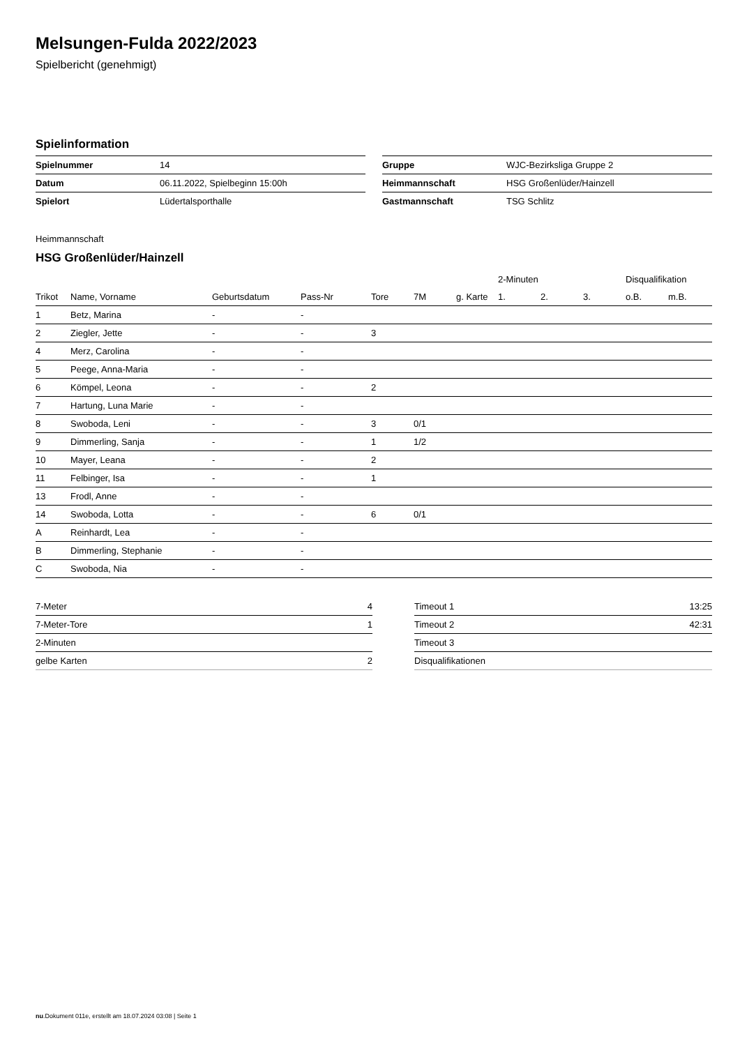Melsungen-Fulda 2022/2023
Spielbericht (genehmigt)
Spielinformation
| Spielnummer | 14 |
| Datum | 06.11.2022, Spielbeginn 15:00h |
| Spielort | Lüdertalsporthalle |
| Gruppe | WJC-Bezirksliga Gruppe 2 |
| Heimmannschaft | HSG Großenlüder/Hainzell |
| Gastmannschaft | TSG Schlitz |
Heimmannschaft
HSG Großenlüder/Hainzell
| | | | | | | | 2-Minuten | | | Disqualifikation | |
| --- | --- | --- | --- | --- | --- | --- | --- | --- | --- | --- | --- |
| Trikot | Name, Vorname | Geburtsdatum | Pass-Nr | Tore | 7M | g. Karte | 1. | 2. | 3. | o.B. | m.B. |
| 1 | Betz, Marina | - | - | | | | | | | | |
| 2 | Ziegler, Jette | - | - | 3 | | | | | | | |
| 4 | Merz, Carolina | - | - | | | | | | | | |
| 5 | Peege, Anna-Maria | - | - | | | | | | | | |
| 6 | Kömpel, Leona | - | - | 2 | | | | | | | |
| 7 | Hartung, Luna Marie | - | - | | | | | | | | |
| 8 | Swoboda, Leni | - | - | 3 | 0/1 | | | | | | |
| 9 | Dimmerling, Sanja | - | - | 1 | 1/2 | | | | | | |
| 10 | Mayer, Leana | - | - | 2 | | | | | | | |
| 11 | Felbinger, Isa | - | - | 1 | | | | | | | |
| 13 | Frodl, Anne | - | - | | | | | | | | |
| 14 | Swoboda, Lotta | - | - | 6 | 0/1 | | | | | | |
| A | Reinhardt, Lea | - | - | | | | | | | | |
| B | Dimmerling, Stephanie | - | - | | | | | | | | |
| C | Swoboda, Nia | - | - | | | | | | | | |
| 7-Meter | 4 |
| 7-Meter-Tore | 1 |
| 2-Minuten | |
| gelbe Karten | 2 |
| Timeout 1 | 13:25 |
| Timeout 2 | 42:31 |
| Timeout 3 | |
| Disqualifikationen | |
nu.Dokument 011e, erstellt am 18.07.2024 03:08 | Seite 1